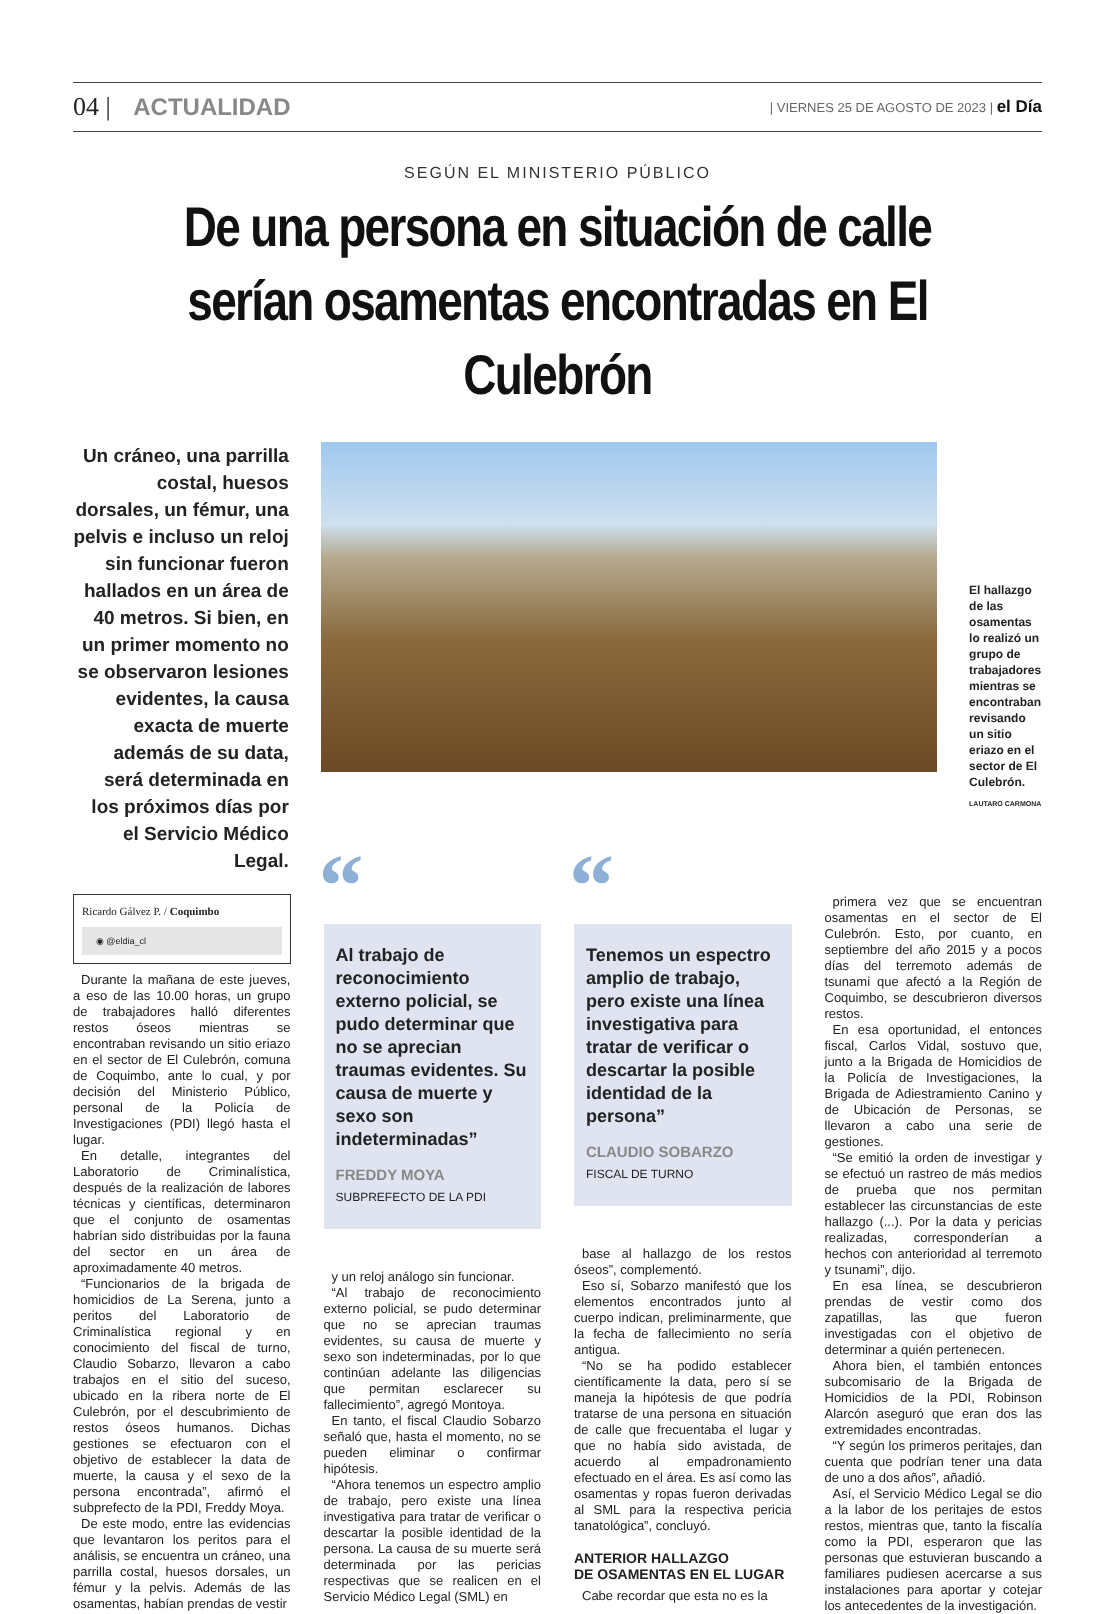04 | ACTUALIDAD
| VIERNES 25 DE AGOSTO DE 2023 | el Día
SEGÚN EL MINISTERIO PÚBLICO
De una persona en situación de calle serían osamentas encontradas en El Culebrón
Un cráneo, una parrilla costal, huesos dorsales, un fémur, una pelvis e incluso un reloj sin funcionar fueron hallados en un área de 40 metros. Si bien, en un primer momento no se observaron lesiones evidentes, la causa exacta de muerte además de su data, será determinada en los próximos días por el Servicio Médico Legal.
El hallazgo de las osamentas lo realizó un grupo de trabajadores mientras se encontraban revisando un sitio eriazo en el sector de El Culebrón.
LAUTARO CARMONA
Ricardo Gálvez P. / Coquimbo
◉ @eldia_cl
Durante la mañana de este jueves, a eso de las 10.00 horas, un grupo de trabajadores halló diferentes restos óseos mientras se encontraban revisando un sitio eriazo en el sector de El Culebrón, comuna de Coquimbo, ante lo cual, y por decisión del Ministerio Público, personal de la Policía de Investigaciones (PDI) llegó hasta el lugar.
En detalle, integrantes del Laboratorio de Criminalística, después de la realización de labores técnicas y científicas, determinaron que el conjunto de osamentas habrían sido distribuidas por la fauna del sector en un área de aproximadamente 40 metros.
“Funcionarios de la brigada de homicidios de La Serena, junto a peritos del Laboratorio de Criminalística regional y en conocimiento del fiscal de turno, Claudio Sobarzo, llevaron a cabo trabajos en el sitio del suceso, ubicado en la ribera norte de El Culebrón, por el descubrimiento de restos óseos humanos. Dichas gestiones se efectuaron con el objetivo de establecer la data de muerte, la causa y el sexo de la persona encontrada”, afirmó el subprefecto de la PDI, Freddy Moya.
De este modo, entre las evidencias que levantaron los peritos para el análisis, se encuentra un cráneo, una parrilla costal, huesos dorsales, un fémur y la pelvis. Además de las osamentas, habían prendas de vestir
“Al trabajo de reconocimiento externo policial, se pudo determinar que no se aprecian traumas evidentes. Su causa de muerte y sexo son indeterminadas”
FREDDY MOYA
SUBPREFECTO DE LA PDI
y un reloj análogo sin funcionar.
“Al trabajo de reconocimiento externo policial, se pudo determinar que no se aprecian traumas evidentes, su causa de muerte y sexo son indeterminadas, por lo que continúan adelante las diligencias que permitan esclarecer su fallecimiento”, agregó Montoya.
En tanto, el fiscal Claudio Sobarzo señaló que, hasta el momento, no se pueden eliminar o confirmar hipótesis.
“Ahora tenemos un espectro amplio de trabajo, pero existe una línea investigativa para tratar de verificar o descartar la posible identidad de la persona. La causa de su muerte será determinada por las pericias respectivas que se realicen en el Servicio Médico Legal (SML) en
“Tenemos un espectro amplio de trabajo, pero existe una línea investigativa para tratar de verificar o descartar la posible identidad de la persona”
CLAUDIO SOBARZO
FISCAL DE TURNO
base al hallazgo de los restos óseos”, complementó.
Eso sí, Sobarzo manifestó que los elementos encontrados junto al cuerpo indican, preliminarmente, que la fecha de fallecimiento no sería antigua.
“No se ha podido establecer científicamente la data, pero sí se maneja la hipótesis de que podría tratarse de una persona en situación de calle que frecuentaba el lugar y que no había sido avistada, de acuerdo al empadronamiento efectuado en el área. Es así como las osamentas y ropas fueron derivadas al SML para la respectiva pericia tanatológica”, concluyó.
ANTERIOR HALLAZGO
DE OSAMENTAS EN EL LUGAR
Cabe recordar que esta no es la
primera vez que se encuentran osamentas en el sector de El Culebrón. Esto, por cuanto, en septiembre del año 2015 y a pocos días del terremoto además de tsunami que afectó a la Región de Coquimbo, se descubrieron diversos restos.
En esa oportunidad, el entonces fiscal, Carlos Vidal, sostuvo que, junto a la Brigada de Homicidios de la Policía de Investigaciones, la Brigada de Adiestramiento Canino y de Ubicación de Personas, se llevaron a cabo una serie de gestiones.
“Se emitió la orden de investigar y se efectuó un rastreo de más medios de prueba que nos permitan establecer las circunstancias de este hallazgo (...). Por la data y pericias realizadas, corresponderían a hechos con anterioridad al terremoto y tsunami”, dijo.
En esa línea, se descubrieron prendas de vestir como dos zapatillas, las que fueron investigadas con el objetivo de determinar a quién pertenecen.
Ahora bien, el también entonces subcomisario de la Brigada de Homicidios de la PDI, Robinson Alarcón aseguró que eran dos las extremidades encontradas.
“Y según los primeros peritajes, dan cuenta que podrían tener una data de uno a dos años”, añadió.
Así, el Servicio Médico Legal se dio a la labor de los peritajes de estos restos, mientras que, tanto la fiscalía como la PDI, esperaron que las personas que estuvieran buscando a familiares pudiesen acercarse a sus instalaciones para aportar y cotejar los antecedentes de la investigación.